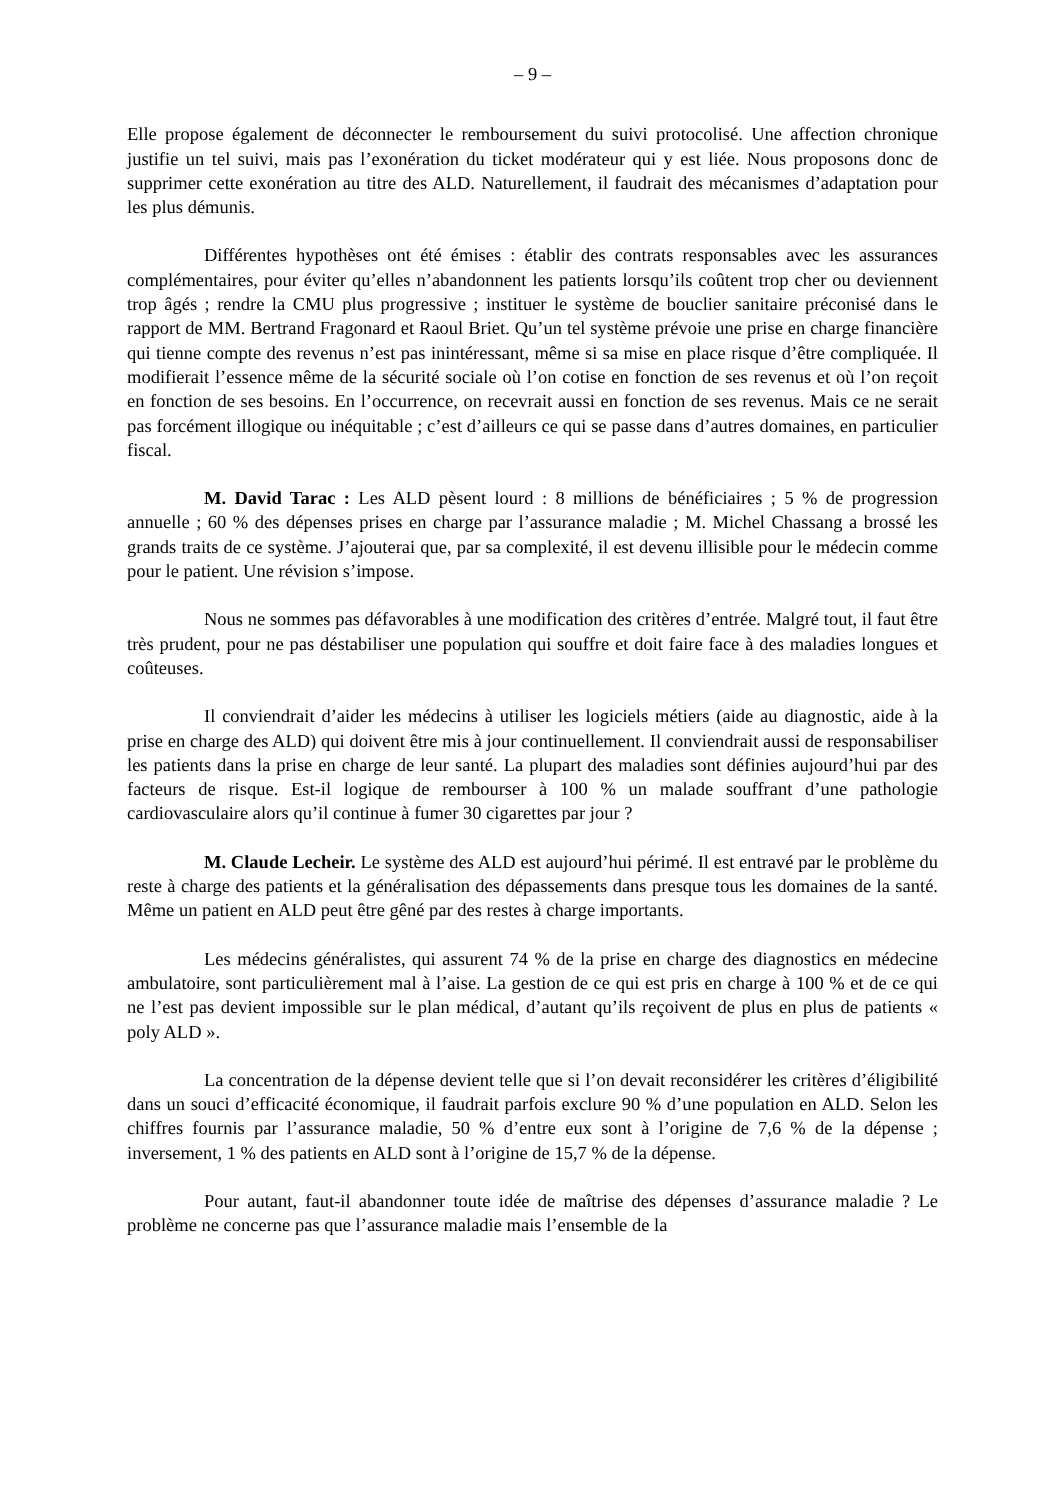– 9 –
Elle propose également de déconnecter le remboursement du suivi protocolisé. Une affection chronique justifie un tel suivi, mais pas l’exonération du ticket modérateur qui y est liée. Nous proposons donc de supprimer cette exonération au titre des ALD. Naturellement, il faudrait des mécanismes d’adaptation pour les plus démunis.
Différentes hypothèses ont été émises : établir des contrats responsables avec les assurances complémentaires, pour éviter qu’elles n’abandonnent les patients lorsqu’ils coûtent trop cher ou deviennent trop âgés ; rendre la CMU plus progressive ; instituer le système de bouclier sanitaire préconisé dans le rapport de MM. Bertrand Fragonard et Raoul Briet. Qu’un tel système prévoie une prise en charge financière qui tienne compte des revenus n’est pas inintéressant, même si sa mise en place risque d’être compliquée. Il modifierait l’essence même de la sécurité sociale où l’on cotise en fonction de ses revenus et où l’on reçoit en fonction de ses besoins. En l’occurrence, on recevrait aussi en fonction de ses revenus. Mais ce ne serait pas forcément illogique ou inéquitable ; c’est d’ailleurs ce qui se passe dans d’autres domaines, en particulier fiscal.
M. David Tarac : Les ALD pèsent lourd : 8 millions de bénéficiaires ; 5 % de progression annuelle ; 60 % des dépenses prises en charge par l’assurance maladie ; M. Michel Chassang a brossé les grands traits de ce système. J’ajouterai que, par sa complexité, il est devenu illisible pour le médecin comme pour le patient. Une révision s’impose.
Nous ne sommes pas défavorables à une modification des critères d’entrée. Malgré tout, il faut être très prudent, pour ne pas déstabiliser une population qui souffre et doit faire face à des maladies longues et coûteuses.
Il conviendrait d’aider les médecins à utiliser les logiciels métiers (aide au diagnostic, aide à la prise en charge des ALD) qui doivent être mis à jour continuellement. Il conviendrait aussi de responsabiliser les patients dans la prise en charge de leur santé. La plupart des maladies sont définies aujourd’hui par des facteurs de risque. Est-il logique de rembourser à 100 % un malade souffrant d’une pathologie cardiovasculaire alors qu’il continue à fumer 30 cigarettes par jour ?
M. Claude Lecheir. Le système des ALD est aujourd’hui périmé. Il est entravé par le problème du reste à charge des patients et la généralisation des dépassements dans presque tous les domaines de la santé. Même un patient en ALD peut être gêné par des restes à charge importants.
Les médecins généralistes, qui assurent 74 % de la prise en charge des diagnostics en médecine ambulatoire, sont particulièrement mal à l’aise. La gestion de ce qui est pris en charge à 100 % et de ce qui ne l’est pas devient impossible sur le plan médical, d’autant qu’ils reçoivent de plus en plus de patients « poly ALD ».
La concentration de la dépense devient telle que si l’on devait reconsidérer les critères d’éligibilité dans un souci d’efficacité économique, il faudrait parfois exclure 90 % d’une population en ALD. Selon les chiffres fournis par l’assurance maladie, 50 % d’entre eux sont à l’origine de 7,6 % de la dépense ; inversement, 1 % des patients en ALD sont à l’origine de 15,7 % de la dépense.
Pour autant, faut-il abandonner toute idée de maîtrise des dépenses d’assurance maladie ? Le problème ne concerne pas que l’assurance maladie mais l’ensemble de la